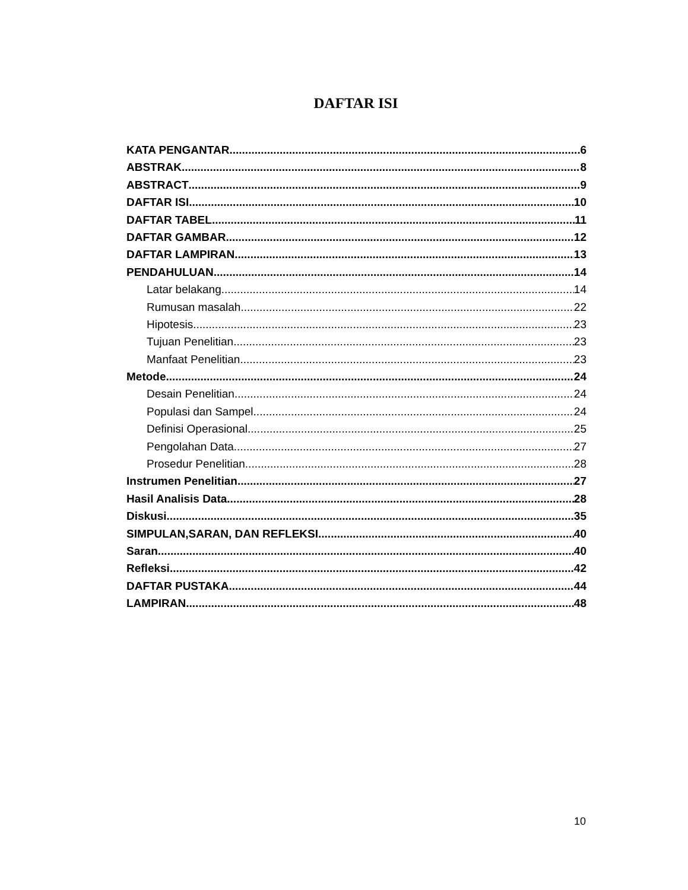DAFTAR ISI
KATA PENGANTAR 6
ABSTRAK 8
ABSTRACT 9
DAFTAR ISI 10
DAFTAR TABEL 11
DAFTAR GAMBAR 12
DAFTAR LAMPIRAN 13
PENDAHULUAN 14
Latar belakang 14
Rumusan masalah 22
Hipotesis 23
Tujuan Penelitian 23
Manfaat Penelitian 23
Metode 24
Desain Penelitian 24
Populasi dan Sampel 24
Definisi Operasional 25
Pengolahan Data 27
Prosedur Penelitian 28
Instrumen Penelitian 27
Hasil Analisis Data 28
Diskusi 35
SIMPULAN,SARAN, DAN REFLEKSI 40
Saran 40
Refleksi 42
DAFTAR PUSTAKA 44
LAMPIRAN 48
10